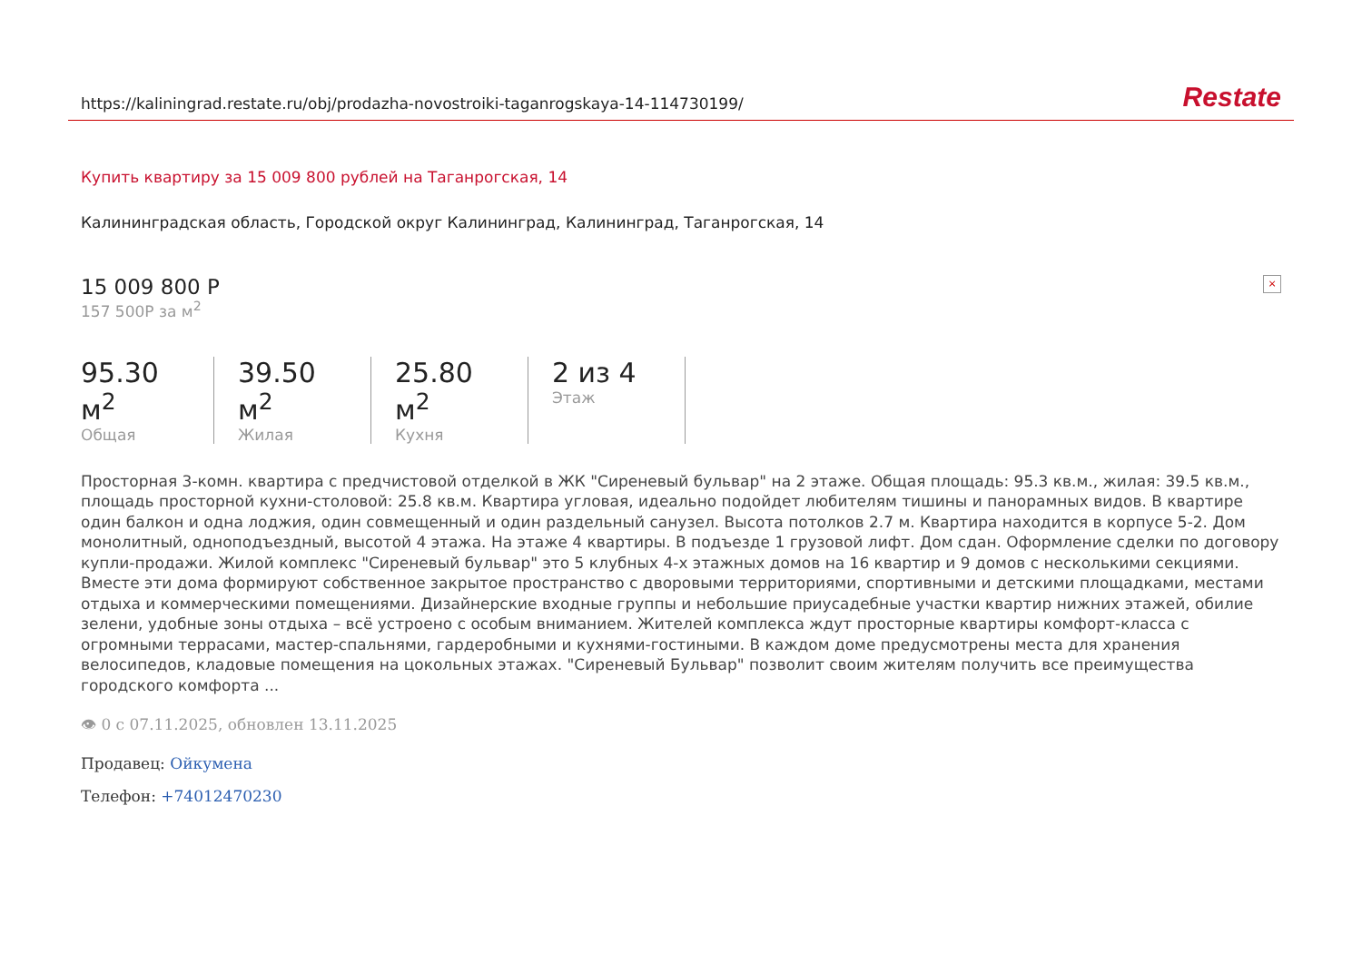https://kaliningrad.restate.ru/obj/prodazha-novostroiki-taganrogskaya-14-114730199/
Restate
Купить квартиру за 15 009 800 рублей на Таганрогская, 14
Калининградская область, Городской округ Калининград, Калининград, Таганрогская, 14
15 009 800 Р
157 500Р за м<sup>2</sup>
×
95.30 м<sup>2</sup>
Общая
39.50 м<sup>2</sup>
Жилая
25.80 м<sup>2</sup>
Кухня
2 из 4
Этаж
Просторная 3-комн. квартира с предчистовой отделкой в ЖК "Сиреневый бульвар" на 2 этаже. Общая площадь: 95.3 кв.м., жилая: 39.5 кв.м., площадь просторной кухни-столовой: 25.8 кв.м. Квартира угловая, идеально подойдет любителям тишины и панорамных видов. В квартире один балкон и одна лоджия, один совмещенный и один раздельный санузел. Высота потолков 2.7 м. Квартира находится в корпусе 5-2. Дом монолитный, одноподъездный, высотой 4 этажа. На этаже 4 квартиры. В подъезде 1 грузовой лифт. Дом сдан. Оформление сделки по договору купли-продажи. Жилой комплекс "Сиреневый бульвар" это 5 клубных 4-х этажных домов на 16 квартир и 9 домов с несколькими секциями. Вместе эти дома формируют собственное закрытое пространство с дворовыми территориями, спортивными и детскими площадками, местами отдыха и коммерческими помещениями. Дизайнерские входные группы и небольшие приусадебные участки квартир нижних этажей, обилие зелени, удобные зоны отдыха – всё устроено с особым вниманием. Жителей комплекса ждут просторные квартиры комфорт-класса с огромными террасами, мастер-спальнями, гардеробными и кухнями-гостиными. В каждом доме предусмотрены места для хранения велосипедов, кладовые помещения на цокольных этажах. "Сиреневый Бульвар" позволит своим жителям получить все преимущества городского комфорта ...
👁 0 с 07.11.2025, обновлен 13.11.2025
Продавец: Ойкумена
Телефон: +74012470230